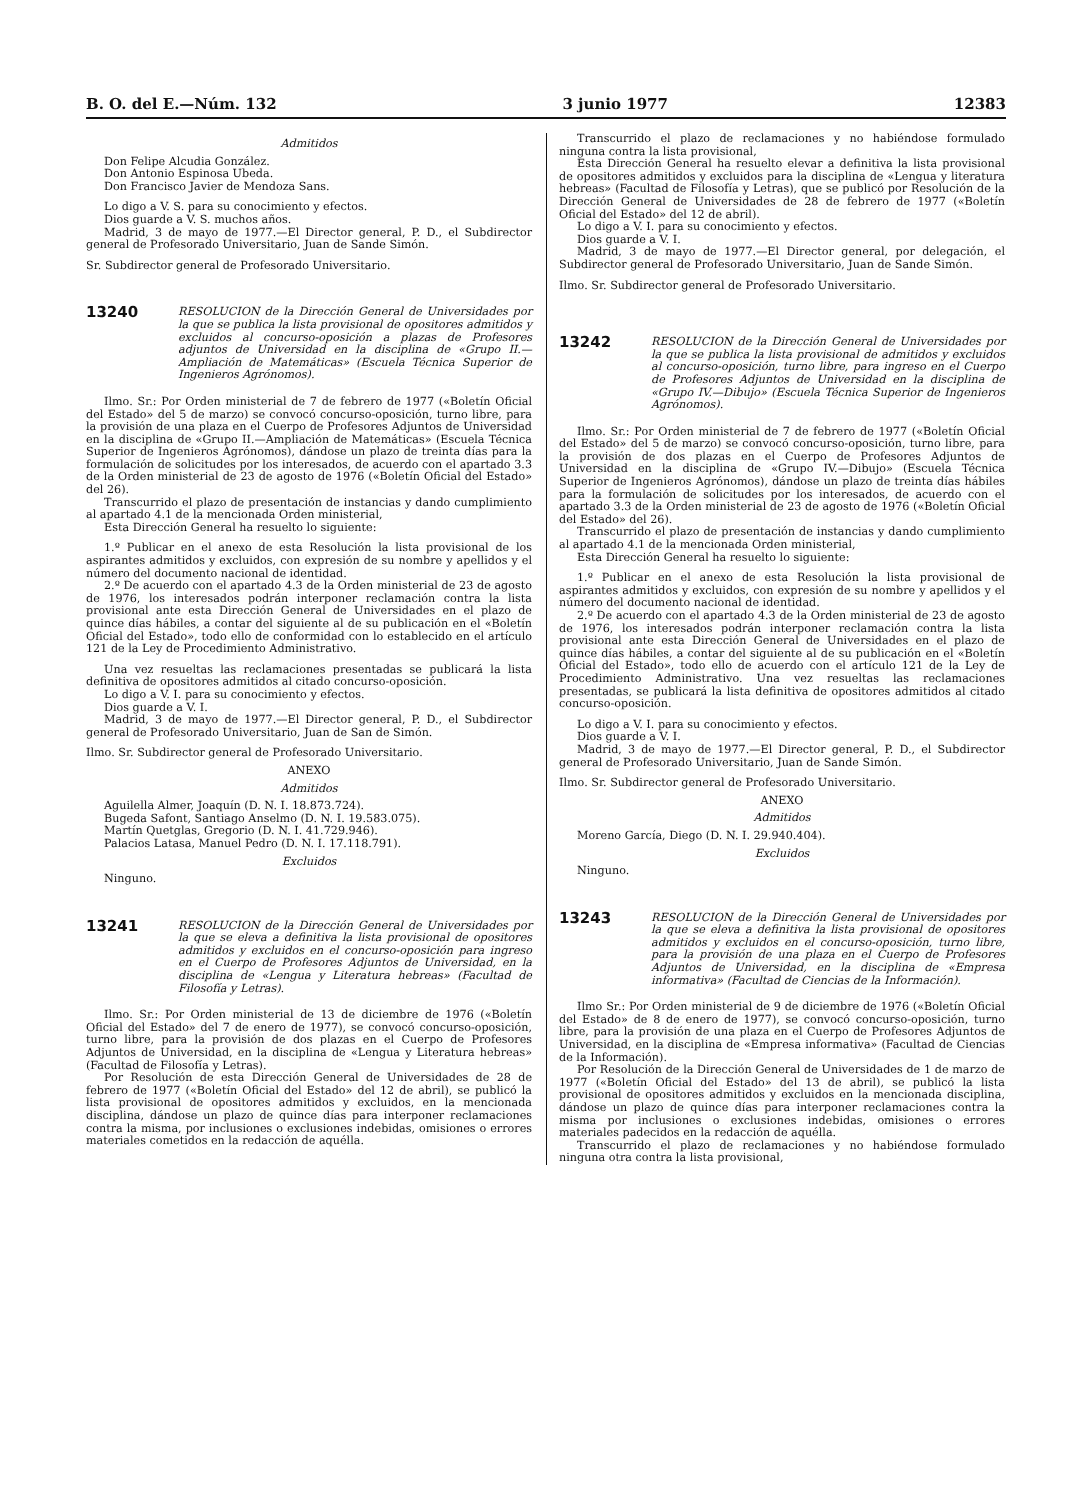B. O. del E.—Núm. 132 3 junio 1977 12383
Admitidos
Don Felipe Alcudia González.
Don Antonio Espinosa Ubeda.
Don Francisco Javier de Mendoza Sans.
Lo digo a V. S. para su conocimiento y efectos.
Dios guarde a V. S. muchos años.
Madrid, 3 de mayo de 1977.—El Director general, P. D., el Subdirector general de Profesorado Universitario, Juan de Sande Simón.
Sr. Subdirector general de Profesorado Universitario.
13240
RESOLUCION de la Dirección General de Universidades por la que se publica la lista provisional de opositores admitidos y excluidos al concurso-oposición a plazas de Profesores adjuntos de Universidad en la disciplina de «Grupo II.—Ampliación de Matemáticas» (Escuela Técnica Superior de Ingenieros Agrónomos).
Ilmo. Sr.: Por Orden ministerial de 7 de febrero de 1977 («Boletín Oficial del Estado» del 5 de marzo) se convocó concurso-oposición, turno libre, para la provisión de una plaza en el Cuerpo de Profesores Adjuntos de Universidad en la disciplina de «Grupo II.—Ampliación de Matemáticas» (Escuela Técnica Superior de Ingenieros Agrónomos), dándose un plazo de treinta días para la formulación de solicitudes por los interesados, de acuerdo con el apartado 3.3 de la Orden ministerial de 23 de agosto de 1976 («Boletín Oficial del Estado» del 26).
Transcurrido el plazo de presentación de instancias y dando cumplimiento al apartado 4.1 de la mencionada Orden ministerial,
Esta Dirección General ha resuelto lo siguiente:
1.º Publicar en el anexo de esta Resolución la lista provisional de los aspirantes admitidos y excluidos, con expresión de su nombre y apellidos y el número del documento nacional de identidad.
2.º De acuerdo con el apartado 4.3 de la Orden ministerial de 23 de agosto de 1976, los interesados podrán interponer reclamación contra la lista provisional ante esta Dirección General de Universidades en el plazo de quince días hábiles, a contar del siguiente al de su publicación en el «Boletín Oficial del Estado», todo ello de conformidad con lo establecido en el artículo 121 de la Ley de Procedimiento Administrativo.
Una vez resueltas las reclamaciones presentadas se publicará la lista definitiva de opositores admitidos al citado concurso-oposición.
Lo digo a V. I. para su conocimiento y efectos.
Dios guarde a V. I.
Madrid, 3 de mayo de 1977.—El Director general, P. D., el Subdirector general de Profesorado Universitario, Juan de San de Simón.
Ilmo. Sr. Subdirector general de Profesorado Universitario.
ANEXO
Admitidos
Aguilella Almer, Joaquín (D. N. I. 18.873.724).
Bugeda Safont, Santiago Anselmo (D. N. I. 19.583.075).
Martín Quetglas, Gregorio (D. N. I. 41.729.946).
Palacios Latasa, Manuel Pedro (D. N. I. 17.118.791).
Excluidos
Ninguno.
13241
RESOLUCION de la Dirección General de Universidades por la que se eleva a definitiva la lista provisional de opositores admitidos y excluidos en el concurso-oposición para ingreso en el Cuerpo de Profesores Adjuntos de Universidad, en la disciplina de «Lengua y Literatura hebreas» (Facultad de Filosofía y Letras).
Ilmo. Sr.: Por Orden ministerial de 13 de diciembre de 1976 («Boletín Oficial del Estado» del 7 de enero de 1977), se convocó concurso-oposición, turno libre, para la provisión de dos plazas en el Cuerpo de Profesores Adjuntos de Universidad, en la disciplina de «Lengua y Literatura hebreas» (Facultad de Filosofía y Letras).
Por Resolución de esta Dirección General de Universidades de 28 de febrero de 1977 («Boletín Oficial del Estado» del 12 de abril), se publicó la lista provisional de opositores admitidos y excluidos, en la mencionada disciplina, dándose un plazo de quince días para interponer reclamaciones contra la misma, por inclusiones o exclusiones indebidas, omisiones o errores materiales cometidos en la redacción de aquélla.
Transcurrido el plazo de reclamaciones y no habiéndose formulado ninguna contra la lista provisional,
Esta Dirección General ha resuelto elevar a definitiva la lista provisional de opositores admitidos y excluidos para la disciplina de «Lengua y literatura hebreas» (Facultad de Filosofía y Letras), que se publicó por Resolución de la Dirección General de Universidades de 28 de febrero de 1977 («Boletín Oficial del Estado» del 12 de abril).
Lo digo a V. I. para su conocimiento y efectos.
Dios guarde a V. I.
Madrid, 3 de mayo de 1977.—El Director general, por delegación, el Subdirector general de Profesorado Universitario, Juan de Sande Simón.
Ilmo. Sr. Subdirector general de Profesorado Universitario.
13242
RESOLUCION de la Dirección General de Universidades por la que se publica la lista provisional de admitidos y excluidos al concurso-oposición, turno libre, para ingreso en el Cuerpo de Profesores Adjuntos de Universidad en la disciplina de «Grupo IV.—Dibujo» (Escuela Técnica Superior de Ingenieros Agrónomos).
Ilmo. Sr.: Por Orden ministerial de 7 de febrero de 1977 («Boletín Oficial del Estado» del 5 de marzo) se convocó concurso-oposición, turno libre, para la provisión de dos plazas en el Cuerpo de Profesores Adjuntos de Universidad en la disciplina de «Grupo IV.—Dibujo» (Escuela Técnica Superior de Ingenieros Agrónomos), dándose un plazo de treinta días hábiles para la formulación de solicitudes por los interesados, de acuerdo con el apartado 3.3 de la Orden ministerial de 23 de agosto de 1976 («Boletín Oficial del Estado» del 26).
Transcurrido el plazo de presentación de instancias y dando cumplimiento al apartado 4.1 de la mencionada Orden ministerial,
Esta Dirección General ha resuelto lo siguiente:
1.º Publicar en el anexo de esta Resolución la lista provisional de aspirantes admitidos y excluidos, con expresión de su nombre y apellidos y el número del documento nacional de identidad.
2.º De acuerdo con el apartado 4.3 de la Orden ministerial de 23 de agosto de 1976, los interesados podrán interponer reclamación contra la lista provisional ante esta Dirección General de Universidades en el plazo de quince días hábiles, a contar del siguiente al de su publicación en el «Boletín Oficial del Estado», todo ello de acuerdo con el artículo 121 de la Ley de Procedimiento Administrativo. Una vez resueltas las reclamaciones presentadas, se publicará la lista definitiva de opositores admitidos al citado concurso-oposición.
Lo digo a V. I. para su conocimiento y efectos.
Dios guarde a V. I.
Madrid, 3 de mayo de 1977.—El Director general, P. D., el Subdirector general de Profesorado Universitario, Juan de Sande Simón.
Ilmo. Sr. Subdirector general de Profesorado Universitario.
ANEXO
Admitidos
Moreno García, Diego (D. N. I. 29.940.404).
Excluidos
Ninguno.
13243
RESOLUCION de la Dirección General de Universidades por la que se eleva a definitiva la lista provisional de opositores admitidos y excluidos en el concurso-oposición, turno libre, para la provisión de una plaza en el Cuerpo de Profesores Adjuntos de Universidad, en la disciplina de «Empresa informativa» (Facultad de Ciencias de la Información).
Ilmo Sr.: Por Orden ministerial de 9 de diciembre de 1976 («Boletín Oficial del Estado» de 8 de enero de 1977), se convocó concurso-oposición, turno libre, para la provisión de una plaza en el Cuerpo de Profesores Adjuntos de Universidad, en la disciplina de «Empresa informativa» (Facultad de Ciencias de la Información).
Por Resolución de la Dirección General de Universidades de 1 de marzo de 1977 («Boletín Oficial del Estado» del 13 de abril), se publicó la lista provisional de opositores admitidos y excluidos en la mencionada disciplina, dándose un plazo de quince días para interponer reclamaciones contra la misma por inclusiones o exclusiones indebidas, omisiones o errores materiales padecidos en la redacción de aquélla.
Transcurrido el plazo de reclamaciones y no habiéndose formulado ninguna otra contra la lista provisional,